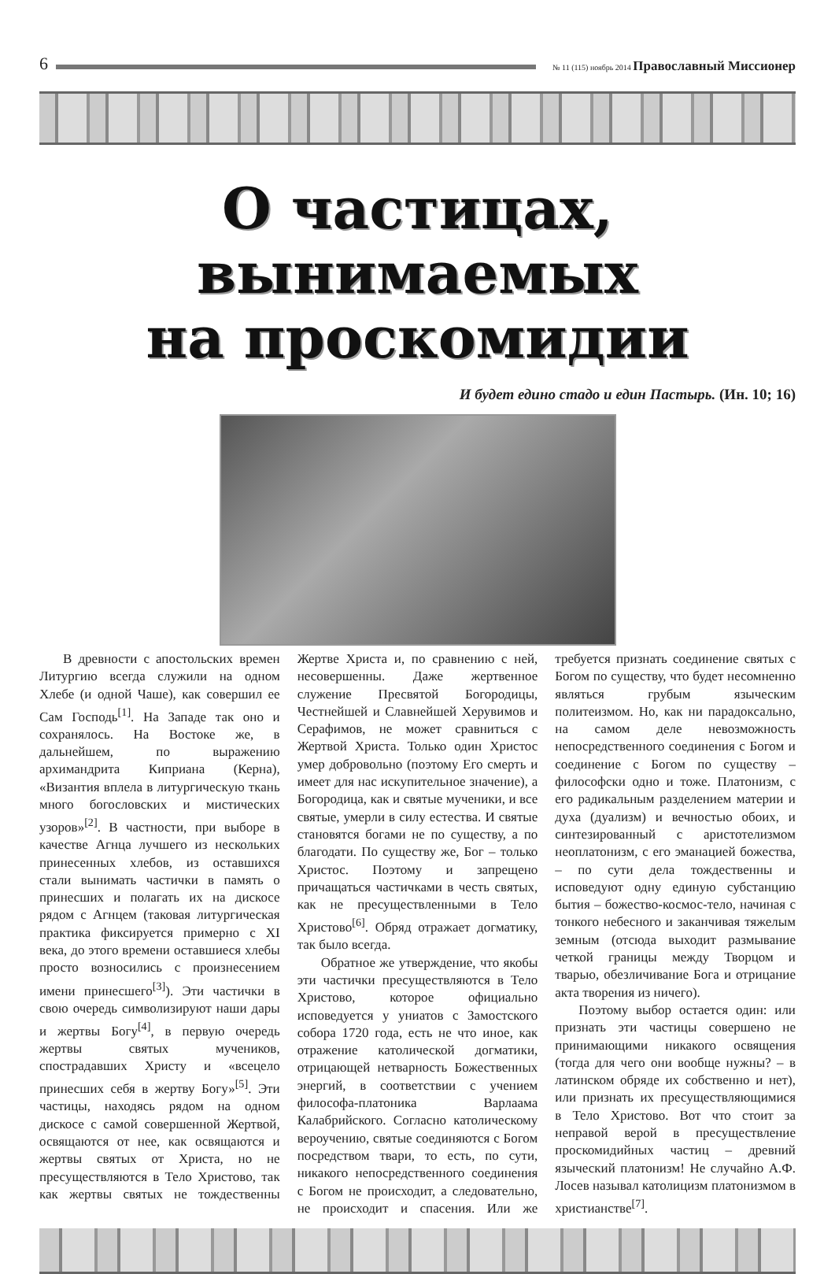6
№ 11 (115) ноябрь 2014 Православный Миссионер
О частицах, вынимаемых
на проскомидии
И будет едино стадо и един Пастырь. (Ин. 10; 16)
В древности с апостольских времен Литургию всегда служили на одном Хлебе (и одной Чаше), как совершил ее Сам Господь<sup>[1]</sup>. На Западе так оно и сохранялось. На Востоке же, в дальнейшем, по выражению архимандрита Киприана (Керна), «Византия вплела в литургическую ткань много богословских и мистических узоров»<sup>[2]</sup>. В частности, при выборе в качестве Агнца лучшего из нескольких принесенных хлебов, из оставшихся стали вынимать частички в память о принесших и полагать их на дискосе рядом с Агнцем (таковая литургическая практика фиксируется примерно с XI века, до этого времени оставшиеся хлебы просто возносились с произнесением имени принесшего<sup>[3]</sup>). Эти частички в свою очередь символизируют наши дары и жертвы Богу<sup>[4]</sup>, в первую очередь жертвы святых мучеников, спострадавших Христу и «всецело принесших себя в жертву Богу»<sup>[5]</sup>. Эти частицы, находясь рядом на одном дискосе с самой совершенной Жертвой, освящаются от нее, как освящаются и жертвы святых от Христа, но не пресуществляются в Тело Христово, так как жертвы святых не тождественны Жертве Христа и, по сравнению с ней, несовершенны. Даже жертвенное служение Пресвятой Богородицы, Честнейшей и Славнейшей Херувимов и Серафимов, не может сравниться с Жертвой Христа. Только один Христос умер добровольно (поэтому Его смерть и имеет для нас искупительное значение), а Богородица, как и святые мученики, и все святые, умерли в силу естества. И святые становятся богами не по существу, а по благодати. По существу же, Бог – только Христос. Поэтому и запрещено причащаться частичками в честь святых, как не пресуществленными в Тело Христово<sup>[6]</sup>. Обряд отражает догматику, так было всегда.
Обратное же утверждение, что якобы эти частички пресуществляются в Тело Христово, которое официально исповедуется у униатов с Замостского собора 1720 года, есть не что иное, как отражение католической догматики, отрицающей нетварность Божественных энергий, в соответствии с учением философа-платоника Варлаама Калабрийского. Согласно католическому вероучению, святые соединяются с Богом посредством твари, то есть, по сути, никакого непосредственного соединения с Богом не происходит, а следовательно, не происходит и спасения. Или же требуется признать соединение святых с Богом по существу, что будет несомненно являться грубым языческим политеизмом. Но, как ни парадоксально, на самом деле невозможность непосредственного соединения с Богом и соединение с Богом по существу – философски одно и тоже. Платонизм, с его радикальным разделением материи и духа (дуализм) и вечностью обоих, и синтезированный с аристотелизмом неоплатонизм, с его эманацией божества, – по сути дела тождественны и исповедуют одну единую субстанцию бытия – божество-космос-тело, начиная с тонкого небесного и заканчивая тяжелым земным (отсюда выходит размывание четкой границы между Творцом и тварью, обезличивание Бога и отрицание акта творения из ничего).
Поэтому выбор остается один: или признать эти частицы совершено не принимающими никакого освящения (тогда для чего они вообще нужны? – в латинском обряде их собственно и нет), или признать их пресуществляющимися в Тело Христово. Вот что стоит за неправой верой в пресуществление проскомидийных частиц – древний языческий платонизм! Не случайно А.Ф. Лосев называл католицизм платонизмом в христианстве<sup>[7]</sup>.